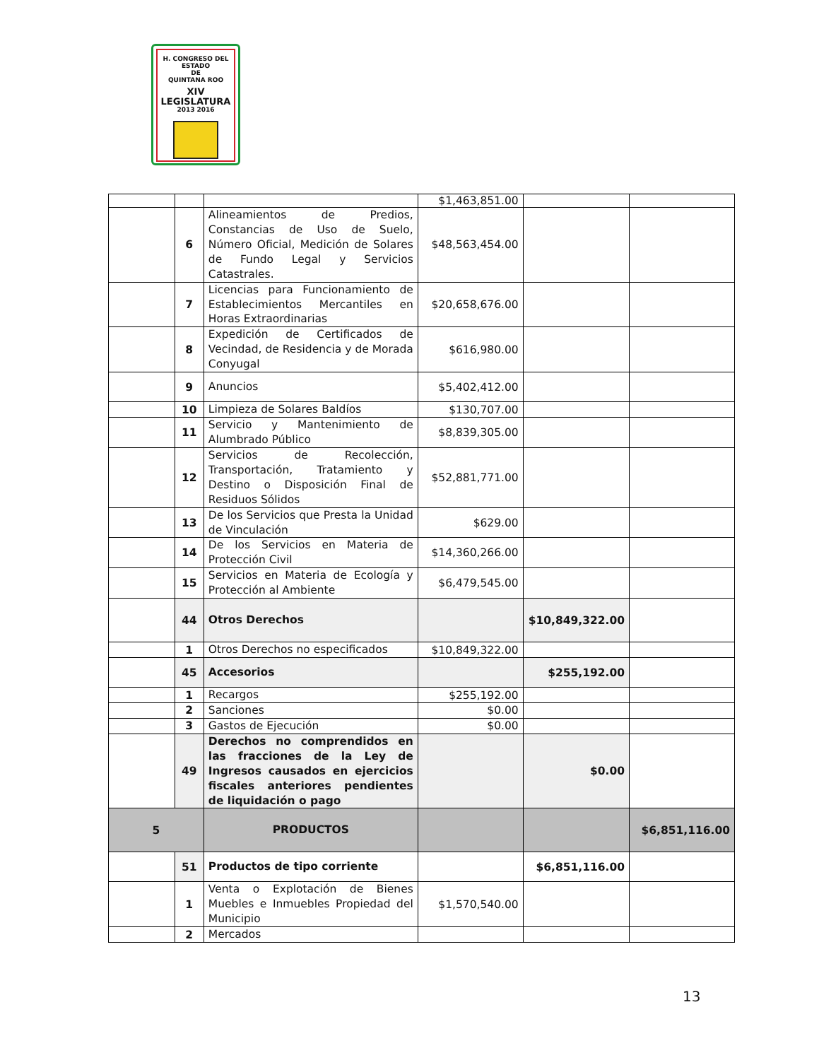H. CONGRESO DEL ESTADO
DE
QUINTANA ROO
XIV LEGISLATURA
2013 2016
| | | | $1,463,851.00 | | |
| | 6 | Alineamientos de Predios, Constancias de Uso de Suelo, Número Oficial, Medición de Solares de Fundo Legal y Servicios Catastrales. | $48,563,454.00 | | |
| | 7 | Licencias para Funcionamiento de Establecimientos Mercantiles en Horas Extraordinarias | $20,658,676.00 | | |
| | 8 | Expedición de Certificados de Vecindad, de Residencia y de Morada Conyugal | $616,980.00 | | |
| | 9 | Anuncios | $5,402,412.00 | | |
| | 10 | Limpieza de Solares Baldíos | $130,707.00 | | |
| | 11 | Servicio y Mantenimiento de Alumbrado Público | $8,839,305.00 | | |
| | 12 | Servicios de Recolección, Transportación, Tratamiento y Destino o Disposición Final de Residuos Sólidos | $52,881,771.00 | | |
| | 13 | De los Servicios que Presta la Unidad de Vinculación | $629.00 | | |
| | 14 | De los Servicios en Materia de Protección Civil | $14,360,266.00 | | |
| | 15 | Servicios en Materia de Ecología y Protección al Ambiente | $6,479,545.00 | | |
| | 44 | Otros Derechos | | $10,849,322.00 | |
| | 1 | Otros Derechos no especificados | $10,849,322.00 | | |
| | 45 | Accesorios | | $255,192.00 | |
| | 1 | Recargos | $255,192.00 | | |
| | 2 | Sanciones | $0.00 | | |
| | 3 | Gastos de Ejecución | $0.00 | | |
| | 49 | Derechos no comprendidos en las fracciones de la Ley de Ingresos causados en ejercicios fiscales anteriores pendientes de liquidación o pago | | $0.00 | |
| 5 | | PRODUCTOS | | | $6,851,116.00 |
| | 51 | Productos de tipo corriente | | $6,851,116.00 | |
| | 1 | Venta o Explotación de Bienes Muebles e Inmuebles Propiedad del Municipio | $1,570,540.00 | | |
| | 2 | Mercados | | | |
13